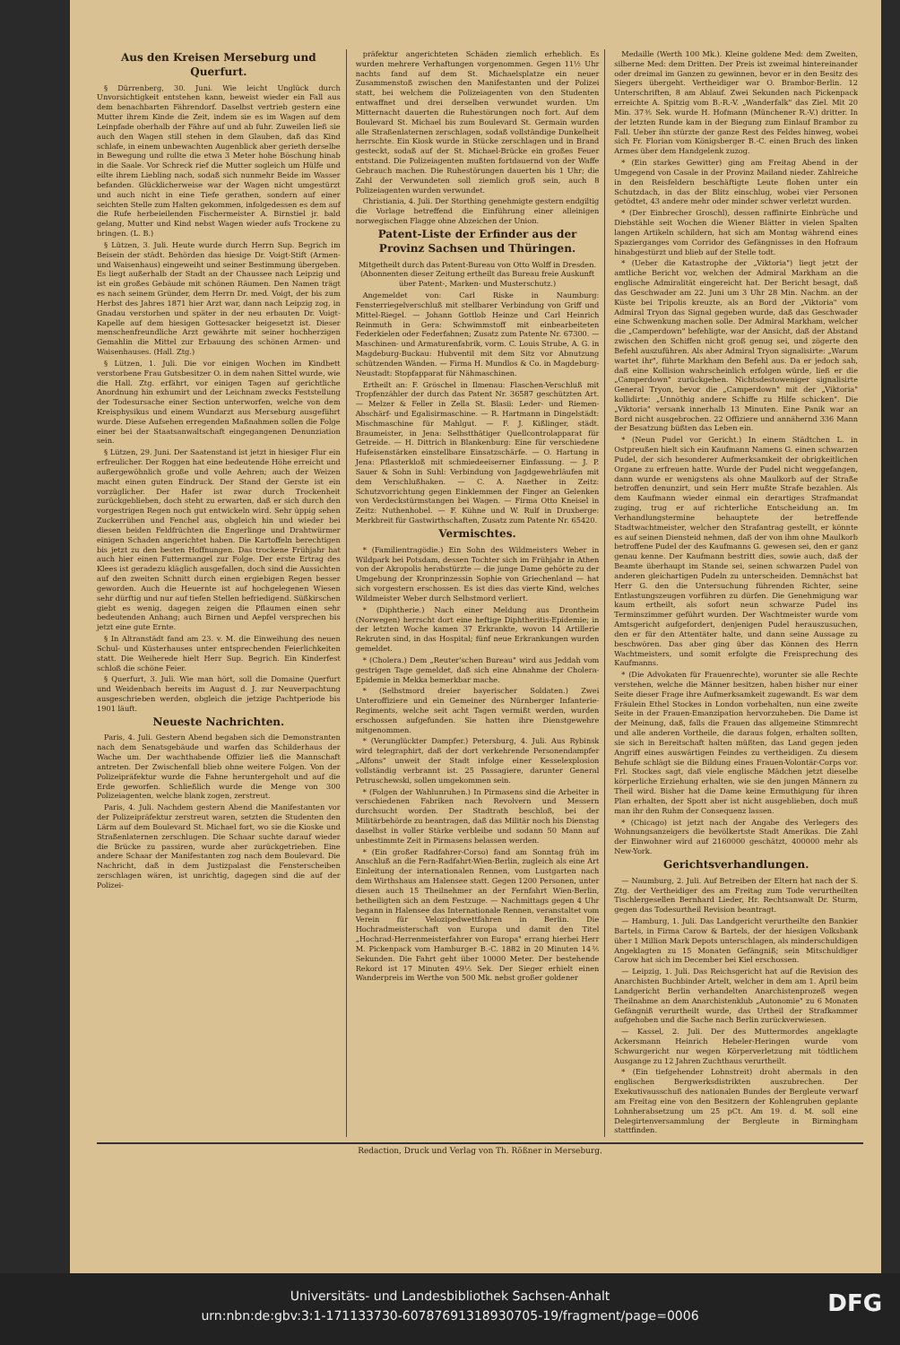Aus den Kreisen Merseburg und Querfurt.
§ Dürrenberg, 30. Juni. Wie leicht Unglück durch Unvorsichtigkeit entstehen kann, beweist wieder ein Fall aus dem benachbarten Fährendorf. Daselbst vertrieb gestern eine Mutter ihrem Kinde die Zeit, indem sie es im Wagen auf dem Leinpfade oberhalb der Fähre auf und ab fuhr. Zuweilen ließ sie auch den Wagen still stehen in dem Glauben, daß das Kind schlafe, in einem unbewachten Augenblick aber gerieth derselbe in Bewegung und rollte die etwa 3 Meter hohe Böschung hinab in die Saale. Vor Schreck rief die Mutter sogleich um Hülfe und eilte ihrem Liebling nach, sodaß sich nunmehr Beide im Wasser befanden. Glücklicherweise war der Wagen nicht umgestürzt und auch nicht in eine Tiefe gerathen, sondern auf einer seichten Stelle zum Halten gekommen, infolgedessen es dem auf die Rufe herbeieilenden Fischermeister A. Birnstiel jr. bald gelang, Mutter und Kind nebst Wagen wieder aufs Trockene zu bringen. (L. B.)
§ Lützen, 3. Juli. Heute wurde durch Herrn Sup. Begrich im Beisein der städt. Behörden das hiesige Dr. Voigt-Stift (Armen- und Waisenhaus) eingeweiht und seiner Bestimmung übergeben. Es liegt außerhalb der Stadt an der Chaussee nach Leipzig und ist ein großes Gebäude mit schönen Räumen. Den Namen trägt es nach seinem Gründer, dem Herrn Dr. med. Voigt, der bis zum Herbst des Jahres 1871 hier Arzt war, dann nach Leipzig zog, in Gnadau verstorben und später in der neu erbauten Dr. Voigt-Kapelle auf dem hiesigen Gottesacker beigesetzt ist. Dieser menschenfreundliche Arzt gewährte mit seiner hochherzigen Gemahlin die Mittel zur Erbauung des schönen Armen- und Waisenhauses. (Hall. Ztg.)
§ Lützen, 1. Juli. Die vor einigen Wochen im Kindbett verstorbene Frau Gutsbesitzer O. in dem nahen Sittel wurde, wie die Hall. Ztg. erfährt, vor einigen Tagen auf gerichtliche Anordnung hin exhumirt und der Leichnam zwecks Feststellung der Todesursache einer Section unterworfen, welche von dem Kreisphysikus und einem Wundarzt aus Merseburg ausgeführt wurde. Diese Aufsehen erregenden Maßnahmen sollen die Folge einer bei der Staatsanwaltschaft eingegangenen Denunziation sein.
§ Lützen, 29. Juni. Der Saatenstand ist jetzt in hiesiger Flur ein erfreulicher. Der Roggen hat eine bedeutende Höhe erreicht und außergewöhnlich große und volle Aehren; auch der Weizen macht einen guten Eindruck. Der Stand der Gerste ist ein vorzüglicher. Der Hafer ist zwar durch Trockenheit zurückgeblieben, doch steht zu erwarten, daß er sich durch den vorgestrigen Regen noch gut entwickeln wird. Sehr üppig sehen Zuckerrüben und Fenchel aus, obgleich hin und wieder bei diesen beiden Feldfrüchten die Engerlinge und Drahtwürmer einigen Schaden angerichtet haben. Die Kartoffeln berechtigen bis jetzt zu den besten Hoffnungen. Das trockene Frühjahr hat auch hier einen Futtermangel zur Folge. Der erste Ertrag des Klees ist geradezu kläglich ausgefallen, doch sind die Aussichten auf den zweiten Schnitt durch einen ergiebigen Regen besser geworden. Auch die Heuernte ist auf hochgelegenen Wiesen sehr dürftig und nur auf tiefen Stellen befriedigend. Süßkirschen giebt es wenig, dagegen zeigen die Pflaumen einen sehr bedeutenden Anhang; auch Birnen und Aepfel versprechen bis jetzt eine gute Ernte.
§ In Altranstädt fand am 23. v. M. die Einweihung des neuen Schul- und Küsterhauses unter entsprechenden Feierlichkeiten statt. Die Weiherede hielt Herr Sup. Begrich. Ein Kinderfest schloß die schöne Feier.
§ Querfurt, 3. Juli. Wie man hört, soll die Domaine Querfurt und Weidenbach bereits im August d. J. zur Neuverpachtung ausgeschrieben werden, obgleich die jetzige Pachtperiode bis 1901 läuft.
Neueste Nachrichten.
Paris, 4. Juli. Gestern Abend begaben sich die Demonstranten nach dem Senatsgebäude und warfen das Schilderhaus der Wache um. Der wachthabende Offizier ließ die Mannschaft antreten. Der Zwischenfall blieb ohne weitere Folgen. Von der Polizeipräfektur wurde die Fahne heruntergeholt und auf die Erde geworfen. Schließlich wurde die Menge von 300 Polizeiagenten, welche blank zogen, zerstreut.
Paris, 4. Juli. Nachdem gestern Abend die Manifestanten vor der Polizeipräfektur zerstreut waren, setzten die Studenten den Lärm auf dem Boulevard St. Michael fort, wo sie die Kioske und Straßenlaternen zerschlugen. Die Schaar suchte darauf wieder die Brücke zu passiren, wurde aber zurückgetrieben. Eine andere Schaar der Manifestanten zog nach dem Boulevard. Die Nachricht, daß in dem Justizpalast die Fensterscheiben zerschlagen wären, ist unrichtig, dagegen sind die auf der Polizei-
präfektur angerichteten Schäden ziemlich erheblich. Es wurden mehrere Verhaftungen vorgenommen. Gegen 11½ Uhr nachts fand auf dem St. Michaelsplatze ein neuer Zusammenstoß zwischen den Manifestanten und der Polizei statt, bei welchem die Polizeiagenten von den Studenten entwaffnet und drei derselben verwundet wurden. Um Mitternacht dauerten die Ruhestörungen noch fort. Auf dem Boulevard St. Michael bis zum Boulevard St. Germain wurden alle Straßenlaternen zerschlagen, sodaß vollständige Dunkelheit herrschte. Ein Kiosk wurde in Stücke zerschlagen und in Brand gesteckt, sodaß auf der St. Michael-Brücke ein großes Feuer entstand. Die Polizeiagenten mußten fortdauernd von der Waffe Gebrauch machen. Die Ruhestörungen dauerten bis 1 Uhr; die Zahl der Verwundeten soll ziemlich groß sein, auch 8 Polizeiagenten wurden verwundet.
Christiania, 4. Juli. Der Storthing genehmigte gestern endgiltig die Vorlage betreffend die Einführung einer alleinigen norwegischen Flagge ohne Abzeichen der Union.
Patent-Liste der Erfinder aus der Provinz Sachsen und Thüringen.
Mitgetheilt durch das Patent-Bureau von Otto Wolff in Dresden.
(Abonnenten dieser Zeitung ertheilt das Bureau freie Auskunft über Patent-, Marken- und Musterschutz.)
Angemeldet von: Carl Riske in Naumburg: Fensterriegelverschluß mit stellbarer Verbindung von Griff und Mittel-Riegel. — Johann Gottlob Heinze und Carl Heinrich Reinmuth in Gera: Schwimmstoff mit einbearbeiteten Federkielen oder Federfahnen; Zusatz zum Patente Nr. 67300. — Maschinen- und Armaturenfabrik, vorm. C. Louis Strube, A. G. in Magdeburg-Buckau: Hubventil mit dem Sitz vor Abnutzung schützenden Wänden. — Firma H. Mundlos & Co. in Magdeburg-Neustadt: Stopfapparat für Nähmaschinen.
Ertheilt an: F. Gröschel in Ilmenau: Flaschen-Verschluß mit Tropfenzähler der durch das Patent Nr. 36587 geschützten Art. — Melzer & Feller in Zella St. Blasii: Leder- und Riemen-Abschärf- und Egalisirmaschine. — R. Hartmann in Dingelstädt: Mischmaschine für Mahlgut. — F. J. Kißlinger, städt. Braumeister, in Jena: Selbstthätiger Quellcontrolapparat für Getreide. — H. Dittrich in Blankenburg: Eine für verschiedene Hufeisenstärken einstellbare Einsatzschärfe. — O. Hartung in Jena: Pflasterkloß mit schmiedeeiserner Einfassung. — J. P. Sauer & Sohn in Suhl: Verbindung von Jagdgewehrläufen mit dem Verschlußhaken. — C. A. Naether in Zeitz: Schutzvorrichtung gegen Einklemmen der Finger an Gelenken von Verdeckstürmstangen bei Wagen. — Firma Otto Kneisel in Zeitz: Nuthenhobel. — F. Kühne und W. Rulf in Druxberge: Merkbreit für Gastwirthschaften, Zusatz zum Patente Nr. 65420.
Vermischtes.
* (Familientragödie.) Ein Sohn des Wildmeisters Weber in Wildpark bei Potsdam, dessen Tochter sich im Frühjahr in Athen von der Akropolis herabstürzte — die junge Dame gehörte zu der Umgebung der Kronprinzessin Sophie von Griechenland — hat sich vorgestern erschossen. Es ist dies das vierte Kind, welches Wildmeister Weber durch Selbstmord verliert.
* (Diphtherie.) Nach einer Meldung aus Drontheim (Norwegen) herrscht dort eine heftige Diphtheritis-Epidemie; in der letzten Woche kamen 37 Erkrankte, wovon 14 Artillerie Rekruten sind, in das Hospital; fünf neue Erkrankungen wurden gemeldet.
* (Cholera.) Dem „Reuter'schen Bureau" wird aus Jeddah vom gestrigen Tage gemeldet, daß sich eine Abnahme der Cholera-Epidemie in Mekka bemerkbar mache.
* (Selbstmord dreier bayerischer Soldaten.) Zwei Unteroffiziere und ein Gemeiner des Nürnberger Infanterie-Regiments, welche seit acht Tagen vermißt werden, wurden erschossen aufgefunden. Sie hatten ihre Dienstgewehre mitgenommen.
* (Verunglückter Dampfer.) Petersburg, 4. Juli. Aus Rybinsk wird telegraphirt, daß der dort verkehrende Personendampfer „Alfons" unweit der Stadt infolge einer Kesselexplosion vollständig verbrannt ist. 25 Passagiere, darunter General Petruschewski, sollen umgekommen sein.
* (Folgen der Wahlunruhen.) In Pirmasens sind die Arbeiter in verschiedenen Fabriken nach Revolvern und Messern durchsucht worden. Der Stadtrath beschloß, bei der Militärbehörde zu beantragen, daß das Militär noch bis Dienstag daselbst in voller Stärke verbleibe und sodann 50 Mann auf unbestimmte Zeit in Pirmasens belassen werden.
* (Ein großer Radfahrer-Corso) fand am Sonntag früh im Anschluß an die Fern-Radfahrt-Wien-Berlin, zugleich als eine Art Einleitung der internationalen Rennen, vom Lustgarten nach dem Wirthshaus am Halensee statt. Gegen 1200 Personen, unter diesen auch 15 Theilnehmer an der Fernfahrt Wien-Berlin, betheiligten sich an dem Festzuge. — Nachmittags gegen 4 Uhr begann in Halensee das Internationale Rennen, veranstaltet vom Verein für Velozipedwettfahren in Berlin. Die Hochradmeisterschaft von Europa und damit den Titel „Hochrad-Herrenmeisterfahrer von Europa" errang hierbei Herr M. Pickenpack vom Hamburger B.-C. 1882 in 20 Minuten 14⅖ Sekunden. Die Fahrt geht über 10000 Meter. Der bestehende Rekord ist 17 Minuten 49⅕ Sek. Der Sieger erhielt einen Wanderpreis im Werthe von 500 Mk. nebst großer goldener
Medaille (Werth 100 Mk.). Kleine goldene Med: dem Zweiten, silberne Med: dem Dritten. Der Preis ist zweimal hintereinander oder dreimal im Ganzen zu gewinnen, bevor er in den Besitz des Siegers übergeht. Vertheidiger war O. Brambor-Berlin. 12 Unterschriften, 8 am Ablauf. Zwei Sekunden nach Pickenpack erreichte A. Spitzig vom B.-R.-V. „Wanderfalk" das Ziel. Mit 20 Min. 37⅗ Sek. wurde H. Hofmann (Münchener R.-V.) dritter. In der letzten Runde kam in der Biegung zum Einlauf Brambor zu Fall. Ueber ihn stürzte der ganze Rest des Feldes hinweg, wobei sich Fr. Florian vom Königsberger B.-C. einen Bruch des linken Armes über dem Handgelenk zuzog.
* (Ein starkes Gewitter) ging am Freitag Abend in der Umgegend von Casale in der Provinz Mailand nieder. Zahlreiche in den Reisfeldern beschäftigte Leute flohen unter ein Schutzdach, in das der Blitz einschlug, wobei vier Personen getödtet, 43 andere mehr oder minder schwer verletzt wurden.
* (Der Einbrecher Groschl), dessen raffinirte Einbrüche und Diebstähle seit Wochen die Wiener Blätter in vielen Spalten langen Artikeln schildern, hat sich am Montag während eines Spazierganges vom Corridor des Gefängnisses in den Hofraum hinabgestürzt und blieb auf der Stelle todt.
* (Ueber die Katastrophe der „Viktoria") liegt jetzt der amtliche Bericht vor, welchen der Admiral Markham an die englische Admiralität eingereicht hat. Der Bericht besagt, daß das Geschwader am 22. Juni um 3 Uhr 28 Min. Nachm. an der Küste bei Tripolis kreuzte, als an Bord der „Viktoria" vom Admiral Tryon das Signal gegeben wurde, daß das Geschwader eine Schwenkung machen solle. Der Admiral Markham, welcher die „Camperdown" befehligte, war der Ansicht, daß der Abstand zwischen den Schiffen nicht groß genug sei, und zögerte den Befehl auszuführen. Als aber Admiral Tryon signalisirte: „Warum wartet ihr", führte Markham den Befehl aus. Da er jedoch sah, daß eine Kollision wahrscheinlich erfolgen würde, ließ er die „Camperdown" zurückgehen. Nichtsdestoweniger signalisirte General Tryon, bevor die „Camperdown" mit der „Viktoria" kollidirte: „Unnöthig andere Schiffe zu Hilfe schicken". Die „Viktoria" versank innerhalb 13 Minuten. Eine Panik war an Bord nicht ausgebrochen. 22 Offiziere und annähernd 336 Mann der Besatzung büßten das Leben ein.
* (Neun Pudel vor Gericht.) In einem Städtchen L. in Ostpreußen hielt sich ein Kaufmann Namens G. einen schwarzen Pudel, der sich besonderer Aufmerksamkeit der obrigkeitlichen Organe zu erfreuen hatte. Wurde der Pudel nicht weggefangen, dann wurde er wenigstens als ohne Maulkorb auf der Straße betroffen denunzirt, und sein Herr mußte Strafe bezahlen. Als dem Kaufmann wieder einmal ein derartiges Strafmandat zuging, trug er auf richterliche Entscheidung an. Im Verhandlungstermine behauptete der betreffende Stadtwachtmeister, welcher den Strafantrag gestellt, er könnte es auf seinen Diensteid nehmen, daß der von ihm ohne Maulkorb betroffene Pudel der des Kaufmanns G. gewesen sei, den er ganz genau kenne. Der Kaufmann bestritt dies, sowie auch, daß der Beamte überhaupt im Stande sei, seinen schwarzen Pudel von anderen gleichartigen Pudeln zu unterscheiden. Demnächst bat Herr G. den die Untersuchung führenden Richter, seine Entlastungszeugen vorführen zu dürfen. Die Genehmigung war kaum ertheilt, als sofort neun schwarze Pudel ins Terminszimmer geführt wurden. Der Wachtmeister wurde vom Amtsgericht aufgefordert, denjenigen Pudel herauszusuchen, den er für den Attentäter halte, und dann seine Aussage zu beschwören. Das aber ging über das Können des Herrn Wachtmeisters, und somit erfolgte die Freisprechung des Kaufmanns.
* (Die Advokaten für Frauenrechte), worunter sie alle Rechte verstehen, welche die Männer besitzen, haben bisher nur einer Seite dieser Frage ihre Aufmerksamkeit zugewandt. Es war dem Fräulein Ethel Stockes in London vorbehalten, nun eine zweite Seite in der Frauen-Emanzipation hervorzuheben. Die Dame ist der Meinung, daß, falls die Frauen das allgemeine Stimmrecht und alle anderen Vortheile, die daraus folgen, erhalten sollten, sie sich in Bereitschaft halten müßten, das Land gegen jeden Angriff eines auswärtigen Feindes zu vertheidigen. Zu diesem Behufe schlägt sie die Bildung eines Frauen-Volontär-Corps vor. Frl. Stockes sagt, daß viele englische Mädchen jetzt dieselbe körperliche Erziehung erhalten, wie sie den jungen Männern zu Theil wird. Bisher hat die Dame keine Ermuthigung für ihren Plan erhalten, der Spott aber ist nicht ausgeblieben, doch muß man ihr den Ruhm der Consequenz lassen.
* (Chicago) ist jetzt nach der Angabe des Verlegers des Wohnungsanzeigers die bevölkertste Stadt Amerikas. Die Zahl der Einwohner wird auf 2160000 geschätzt, 400000 mehr als New-York.
Gerichtsverhandlungen.
— Naumburg, 2. Juli. Auf Betreiben der Eltern hat nach der S. Ztg. der Vertheidiger des am Freitag zum Tode verurtheilten Tischlergesellen Bernhard Lieder, Hr. Rechtsanwalt Dr. Sturm, gegen das Todesurtheil Revision beantragt.
— Hamburg, 1. Juli. Das Landgericht verurtheilte den Bankier Bartels, in Firma Carow & Bartels, der der hiesigen Volksbank über 1 Million Mark Depots unterschlagen, als minderschuldigen Angeklagten zu 15 Monaten Gefängniß; sein Mitschuldiger Carow hat sich im December bei Kiel erschossen.
— Leipzig, 1. Juli. Das Reichsgericht hat auf die Revision des Anarchisten Buchbinder Artelt, welcher in dem am 1. April beim Landgericht Berlin verhandelten Anarchistenprozeß wegen Theilnahme an dem Anarchistenklub „Autonomie" zu 6 Monaten Gefängniß verurtheilt wurde, das Urtheil der Strafkammer aufgehoben und die Sache nach Berlin zurückverwiesen.
— Kassel, 2. Juli. Der des Muttermordes angeklagte Ackersmann Heinrich Hebeler-Heringen wurde vom Schwurgericht nur wegen Körperverletzung mit tödtlichem Ausgange zu 12 Jahren Zuchthaus verurtheilt.
* (Ein tiefgehender Lohnstreit) droht abermals in den englischen Bergwerksdistrikten auszubrechen. Der Exekutivausschuß des nationalen Bundes der Bergleute verwarf am Freitag eine von den Besitzern der Kohlengruben geplante Lohnherabsetzung um 25 pCt. Am 19. d. M. soll eine Delegirtenversammlung der Bergleute in Birmingham stattfinden.
Redaction, Druck und Verlag von Th. Rößner in Merseburg.
Universitäts- und Landesbibliothek Sachsen-Anhalt
urn:nbn:de:gbv:3:1-171133730-60787691318930705-19/fragment/page=0006
DFG